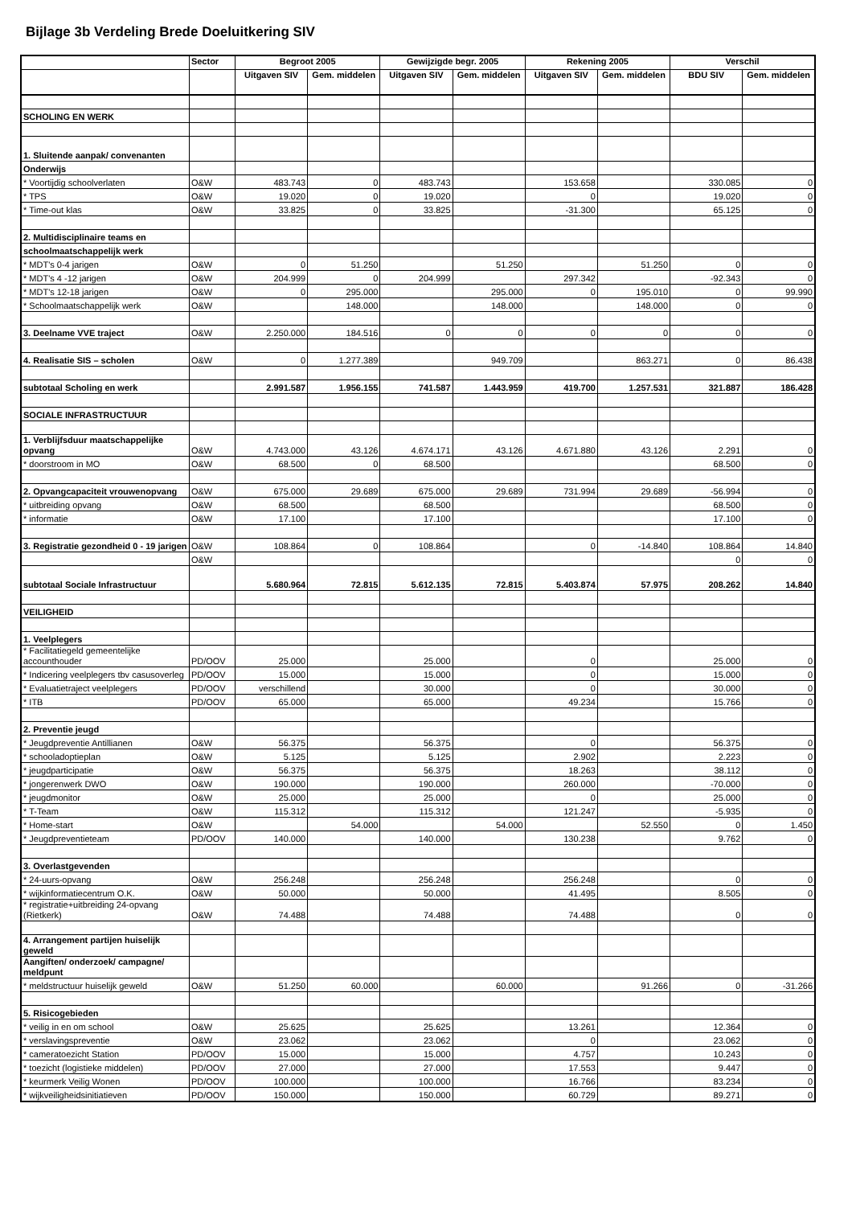Bijlage 3b Verdeling Brede Doeluitkering SIV
| | Sector | Begroot 2005 | | Gewijzigde begr. 2005 | | Rekening 2005 | | Verschil | |
| --- | --- | --- | --- | --- | --- | --- | --- | --- | --- |
| | | Uitgaven SIV | Gem. middelen | Uitgaven SIV | Gem. middelen | Uitgaven SIV | Gem. middelen | BDU SIV | Gem. middelen |
| SCHOLING EN WERK | | | | | | | | | |
| 1. Sluitende aanpak/ convenanten | | | | | | | | | |
| Onderwijs | | | | | | | | | |
| * Voortijdig schoolverlaten | O&W | 483.743 | 0 | 483.743 | | 153.658 | | 330.085 | 0 |
| * TPS | O&W | 19.020 | 0 | 19.020 | | 0 | | 19.020 | 0 |
| * Time-out klas | O&W | 33.825 | 0 | 33.825 | | -31.300 | | 65.125 | 0 |
| 2. Multidisciplinaire teams en | | | | | | | | | |
| schoolmaatschappelijk werk | | | | | | | | | |
| * MDT's 0-4 jarigen | O&W | 0 | 51.250 | | 51.250 | | 51.250 | 0 | 0 |
| * MDT's 4 -12 jarigen | O&W | 204.999 | 0 | 204.999 | | 297.342 | | -92.343 | 0 |
| * MDT's 12-18 jarigen | O&W | 0 | 295.000 | | 295.000 | 0 | 195.010 | 0 | 99.990 |
| * Schoolmaatschappelijk werk | O&W | | 148.000 | | 148.000 | | 148.000 | 0 | 0 |
| 3. Deelname VVE traject | O&W | 2.250.000 | 184.516 | 0 | 0 | 0 | 0 | 0 | 0 |
| 4. Realisatie SIS – scholen | O&W | 0 | 1.277.389 | | 949.709 | | 863.271 | 0 | 86.438 |
| subtotaal Scholing en werk | | 2.991.587 | 1.956.155 | 741.587 | 1.443.959 | 419.700 | 1.257.531 | 321.887 | 186.428 |
| SOCIALE INFRASTRUCTUUR | | | | | | | | | |
| 1. Verblijfsduur maatschappelijke opvang | O&W | 4.743.000 | 43.126 | 4.674.171 | 43.126 | 4.671.880 | 43.126 | 2.291 | 0 |
| * doorstroom in MO | O&W | 68.500 | 0 | 68.500 | | | | 68.500 | 0 |
| 2. Opvangcapaciteit vrouwenopvang | O&W | 675.000 | 29.689 | 675.000 | 29.689 | 731.994 | 29.689 | -56.994 | 0 |
| * uitbreiding opvang | O&W | 68.500 | | 68.500 | | | | 68.500 | 0 |
| * informatie | O&W | 17.100 | | 17.100 | | | | 17.100 | 0 |
| 3. Registratie gezondheid 0 - 19 jarigen | O&W | 108.864 | 0 | 108.864 | | 0 | -14.840 | 108.864 | 14.840 |
| | O&W | | | | | | | 0 | 0 |
| subtotaal Sociale Infrastructuur | | 5.680.964 | 72.815 | 5.612.135 | 72.815 | 5.403.874 | 57.975 | 208.262 | 14.840 |
| VEILIGHEID | | | | | | | | | |
| 1. Veelplegers | | | | | | | | | |
| * Facilitatiegeld gemeentelijke accounthouder | PD/OOV | 25.000 | | 25.000 | | 0 | | 25.000 | 0 |
| * Indicering veelplegers tbv casusoverleg | PD/OOV | 15.000 | | 15.000 | | 0 | | 15.000 | 0 |
| * Evaluatietraject veelplegers | PD/OOV | verschillend | | 30.000 | | 0 | | 30.000 | 0 |
| * ITB | PD/OOV | 65.000 | | 65.000 | | 49.234 | | 15.766 | 0 |
| 2. Preventie jeugd | | | | | | | | | |
| * Jeugdpreventie Antillianen | O&W | 56.375 | | 56.375 | | 0 | | 56.375 | 0 |
| * schooladoptieplan | O&W | 5.125 | | 5.125 | | 2.902 | | 2.223 | 0 |
| * jeugdparticipatie | O&W | 56.375 | | 56.375 | | 18.263 | | 38.112 | 0 |
| * jongerenwerk DWO | O&W | 190.000 | | 190.000 | | 260.000 | | -70.000 | 0 |
| * jeugdmonitor | O&W | 25.000 | | 25.000 | | 0 | | 25.000 | 0 |
| * T-Team | O&W | 115.312 | | 115.312 | | 121.247 | | -5.935 | 0 |
| * Home-start | O&W | | 54.000 | | 54.000 | | 52.550 | 0 | 1.450 |
| * Jeugdpreventieteam | PD/OOV | 140.000 | | 140.000 | | 130.238 | | 9.762 | 0 |
| 3. Overlastgevenden | | | | | | | | | |
| * 24-uurs-opvang | O&W | 256.248 | | 256.248 | | 256.248 | | 0 | 0 |
| * wijkinformatiecentrum O.K. | O&W | 50.000 | | 50.000 | | 41.495 | | 8.505 | 0 |
| * registratie+uitbreiding 24-opvang (Rietkerk) | O&W | 74.488 | | 74.488 | | 74.488 | | 0 | 0 |
| 4. Arrangement partijen huiselijk geweld | | | | | | | | | |
| Aangiften/ onderzoek/ campagne/ meldpunt | | | | | | | | | |
| * meldstructuur huiselijk geweld | O&W | 51.250 | 60.000 | | 60.000 | | 91.266 | 0 | -31.266 |
| 5. Risicogebieden | | | | | | | | | |
| * veilig in en om school | O&W | 25.625 | | 25.625 | | 13.261 | | 12.364 | 0 |
| * verslavingspreventie | O&W | 23.062 | | 23.062 | | 0 | | 23.062 | 0 |
| * cameratoezicht Station | PD/OOV | 15.000 | | 15.000 | | 4.757 | | 10.243 | 0 |
| * toezicht (logistieke middelen) | PD/OOV | 27.000 | | 27.000 | | 17.553 | | 9.447 | 0 |
| * keurmerk Veilig Wonen | PD/OOV | 100.000 | | 100.000 | | 16.766 | | 83.234 | 0 |
| * wijkveiligheidsinitiatieven | PD/OOV | 150.000 | | 150.000 | | 60.729 | | 89.271 | 0 |